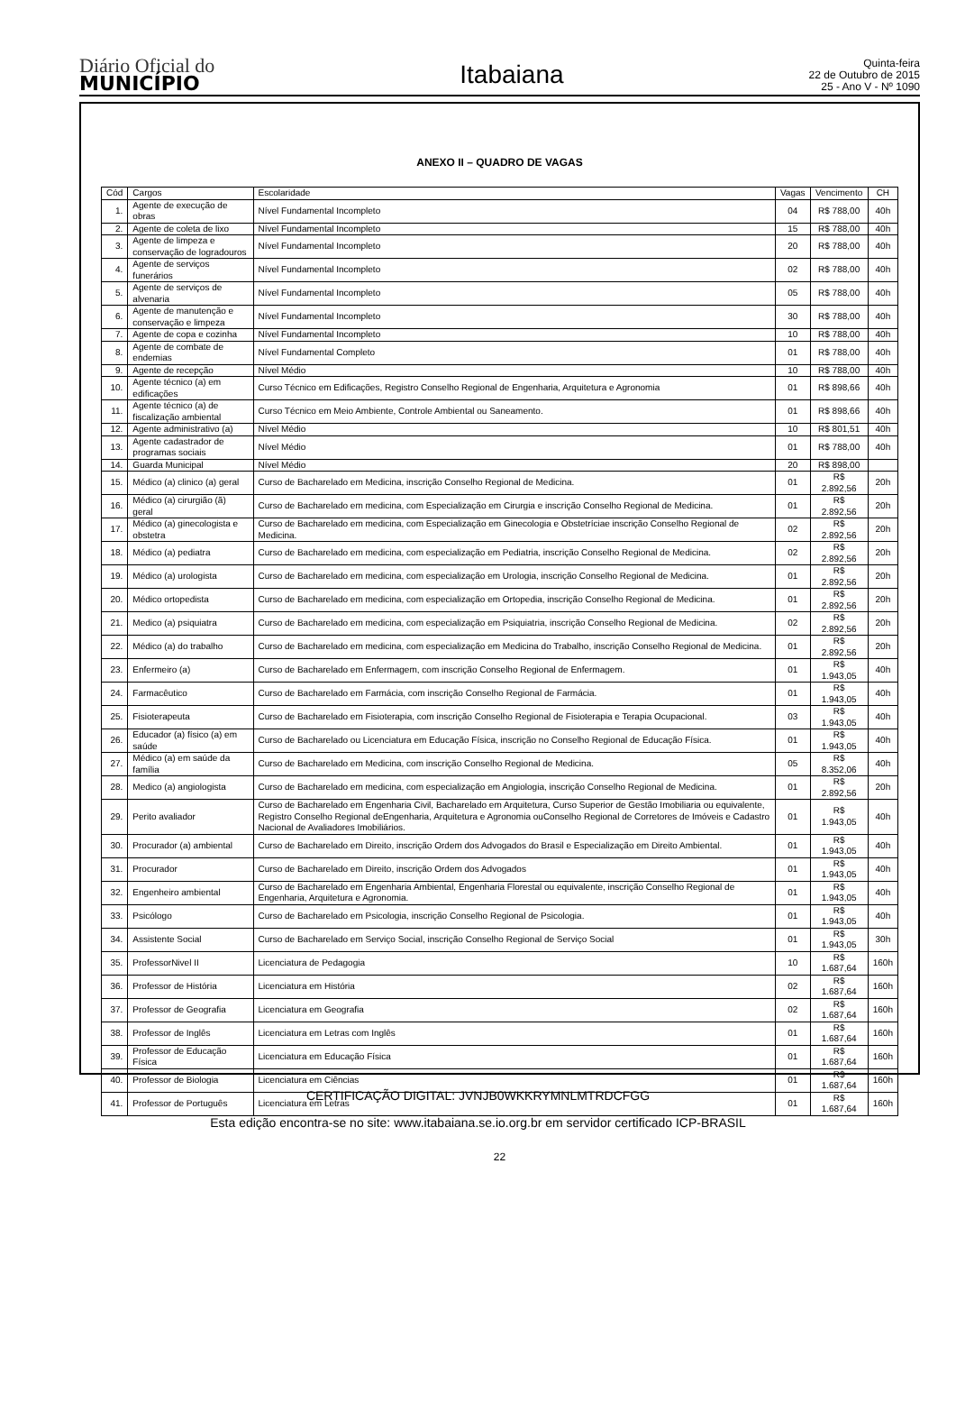Diário Oficial do
MUNICÍPIO
Itabaiana
Quinta-feira
22 de Outubro de 2015
25 - Ano V - Nº 1090
ANEXO II – QUADRO DE VAGAS
| Cód | Cargos | Escolaridade | Vagas | Vencimento | CH |
| --- | --- | --- | --- | --- | --- |
| 1. | Agente de execução de obras | Nível Fundamental Incompleto | 04 | R$ 788,00 | 40h |
| 2. | Agente de coleta de lixo | Nível Fundamental Incompleto | 15 | R$ 788,00 | 40h |
| 3. | Agente de limpeza e conservação de logradouros | Nível Fundamental Incompleto | 20 | R$ 788,00 | 40h |
| 4. | Agente de serviços funerários | Nível Fundamental Incompleto | 02 | R$ 788,00 | 40h |
| 5. | Agente de serviços de alvenaria | Nível Fundamental Incompleto | 05 | R$ 788,00 | 40h |
| 6. | Agente de manutenção e conservação e limpeza | Nível Fundamental Incompleto | 30 | R$ 788,00 | 40h |
| 7. | Agente de copa e cozinha | Nível Fundamental Incompleto | 10 | R$ 788,00 | 40h |
| 8. | Agente de combate de endemias | Nível Fundamental Completo | 01 | R$ 788,00 | 40h |
| 9. | Agente de recepção | Nível Médio | 10 | R$ 788,00 | 40h |
| 10. | Agente técnico (a) em edificações | Curso Técnico em Edificações, Registro Conselho Regional de Engenharia, Arquitetura e Agronomia | 01 | R$ 898,66 | 40h |
| 11. | Agente técnico (a) de fiscalização ambiental | Curso Técnico em Meio Ambiente, Controle Ambiental ou Saneamento. | 01 | R$ 898,66 | 40h |
| 12. | Agente administrativo (a) | Nível Médio | 10 | R$ 801,51 | 40h |
| 13. | Agente cadastrador de programas sociais | Nível Médio | 01 | R$ 788,00 | 40h |
| 14. | Guarda Municipal | Nível Médio | 20 | R$ 898,00 | |
| 15. | Médico (a) clinico (a) geral | Curso de Bacharelado em Medicina, inscrição Conselho Regional de Medicina. | 01 | R$ 2.892,56 | 20h |
| 16. | Médico (a) cirurgião (ã) geral | Curso de Bacharelado em medicina, com Especialização em Cirurgia e inscrição Conselho Regional de Medicina. | 01 | R$ 2.892,56 | 20h |
| 17. | Médico (a) ginecologista e obstetra | Curso de Bacharelado em medicina, com Especialização em Ginecologia e Obstetríciae inscrição Conselho Regional de Medicina. | 02 | R$ 2.892,56 | 20h |
| 18. | Médico (a) pediatra | Curso de Bacharelado em medicina, com especialização em Pediatria, inscrição Conselho Regional de Medicina. | 02 | R$ 2.892,56 | 20h |
| 19. | Médico (a) urologista | Curso de Bacharelado em medicina, com especialização em Urologia, inscrição Conselho Regional de Medicina. | 01 | R$ 2.892,56 | 20h |
| 20. | Médico ortopedista | Curso de Bacharelado em medicina, com especialização em Ortopedia, inscrição Conselho Regional de Medicina. | 01 | R$ 2.892,56 | 20h |
| 21. | Medico (a) psiquiatra | Curso de Bacharelado em medicina, com especialização em Psiquiatria, inscrição Conselho Regional de Medicina. | 02 | R$ 2.892,56 | 20h |
| 22. | Médico (a) do trabalho | Curso de Bacharelado em medicina, com especialização em Medicina do Trabalho, inscrição Conselho Regional de Medicina. | 01 | R$ 2.892,56 | 20h |
| 23. | Enfermeiro (a) | Curso de Bacharelado em Enfermagem, com inscrição Conselho Regional de Enfermagem. | 01 | R$ 1.943,05 | 40h |
| 24. | Farmacêutico | Curso de Bacharelado em Farmácia, com inscrição Conselho Regional de Farmácia. | 01 | R$ 1.943,05 | 40h |
| 25. | Fisioterapeuta | Curso de Bacharelado em Fisioterapia, com inscrição Conselho Regional de Fisioterapia e Terapia Ocupacional. | 03 | R$ 1.943,05 | 40h |
| 26. | Educador (a) físico (a) em saúde | Curso de Bacharelado ou Licenciatura em Educação Física, inscrição no Conselho Regional de Educação Física. | 01 | R$ 1.943,05 | 40h |
| 27. | Médico (a) em saúde da família | Curso de Bacharelado em Medicina, com inscrição Conselho Regional de Medicina. | 05 | R$ 8.352,06 | 40h |
| 28. | Medico (a) angiologista | Curso de Bacharelado em medicina, com especialização em Angiologia, inscrição Conselho Regional de Medicina. | 01 | R$ 2.892,56 | 20h |
| 29. | Perito avaliador | Curso de Bacharelado em Engenharia Civil, Bacharelado em Arquitetura, Curso Superior de Gestão Imobiliaria ou equivalente, Registro Conselho Regional deEngenharia, Arquitetura e Agronomia ouConselho Regional de Corretores de Imóveis e Cadastro Nacional de Avaliadores Imobiliários. | 01 | R$ 1.943,05 | 40h |
| 30. | Procurador (a) ambiental | Curso de Bacharelado em Direito, inscrição Ordem dos Advogados do Brasil e Especialização em Direito Ambiental. | 01 | R$ 1.943,05 | 40h |
| 31. | Procurador | Curso de Bacharelado em Direito, inscrição Ordem dos Advogados | 01 | R$ 1.943,05 | 40h |
| 32. | Engenheiro ambiental | Curso de Bacharelado em Engenharia Ambiental, Engenharia Florestal ou equivalente, inscrição Conselho Regional de Engenharia, Arquitetura e Agronomia. | 01 | R$ 1.943,05 | 40h |
| 33. | Psicólogo | Curso de Bacharelado em Psicologia, inscrição Conselho Regional de Psicologia. | 01 | R$ 1.943,05 | 40h |
| 34. | Assistente Social | Curso de Bacharelado em Serviço Social, inscrição Conselho Regional de Serviço Social | 01 | R$ 1.943,05 | 30h |
| 35. | ProfessorNivel II | Licenciatura de Pedagogia | 10 | R$ 1.687,64 | 160h |
| 36. | Professor de História | Licenciatura em História | 02 | R$ 1.687,64 | 160h |
| 37. | Professor de Geografia | Licenciatura em Geografia | 02 | R$ 1.687,64 | 160h |
| 38. | Professor de Inglês | Licenciatura em Letras com Inglês | 01 | R$ 1.687,64 | 160h |
| 39. | Professor de Educação Física | Licenciatura em Educação Física | 01 | R$ 1.687,64 | 160h |
| 40. | Professor de Biologia | Licenciatura em Ciências | 01 | R$ 1.687,64 | 160h |
| 41. | Professor de Português | Licenciatura em Letras | 01 | R$ 1.687,64 | 160h |
22
CERTIFICAÇÃO DIGITAL: JVNJB0WKKRYMNLMTRDCFGG
Esta edição encontra-se no site: www.itabaiana.se.io.org.br em servidor certificado ICP-BRASIL